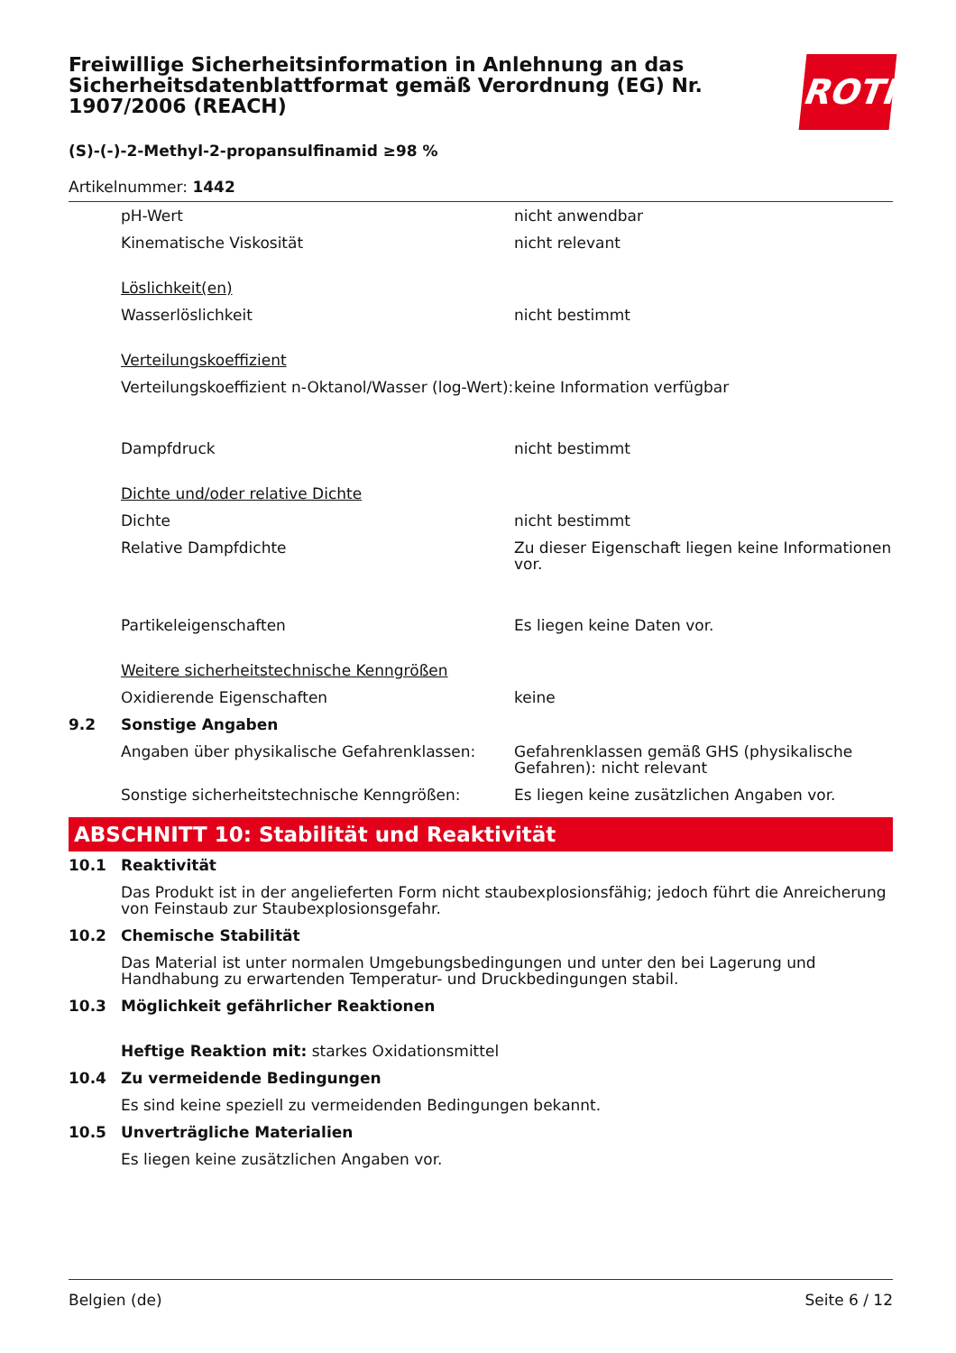Freiwillige Sicherheitsinformation in Anlehnung an das Sicherheitsdatenblattformat gemäß Verordnung (EG) Nr. 1907/2006 (REACH)
ROTH
(S)-(-)-2-Methyl-2-propansulfinamid ≥98 %
Artikelnummer: 1442
| | pH-Wert | nicht anwendbar |
| | Kinematische Viskosität | nicht relevant |
| | Löslichkeit(en) | |
| | Wasserlöslichkeit | nicht bestimmt |
| | Verteilungskoeffizient | |
| | Verteilungskoeffizient n-Oktanol/Wasser (log-Wert): | keine Information verfügbar |
| | Dampfdruck | nicht bestimmt |
| | Dichte und/oder relative Dichte | |
| | Dichte | nicht bestimmt |
| | Relative Dampfdichte | Zu dieser Eigenschaft liegen keine Informationen vor. |
| | Partikeleigenschaften | Es liegen keine Daten vor. |
| | Weitere sicherheitstechnische Kenngrößen | |
| | Oxidierende Eigenschaften | keine |
| 9.2 | Sonstige Angaben | |
| | Angaben über physikalische Gefahrenklassen: | Gefahrenklassen gemäß GHS (physikalische Gefahren): nicht relevant |
| | Sonstige sicherheitstechnische Kenngrößen: | Es liegen keine zusätzlichen Angaben vor. |
ABSCHNITT 10: Stabilität und Reaktivität
| 10.1 | Reaktivität |
| | Das Produkt ist in der angelieferten Form nicht staubexplosionsfähig; jedoch führt die Anreicherung von Feinstaub zur Staubexplosionsgefahr. |
| 10.2 | Chemische Stabilität |
| | Das Material ist unter normalen Umgebungsbedingungen und unter den bei Lagerung und Handhabung zu erwartenden Temperatur- und Druckbedingungen stabil. |
| 10.3 | Möglichkeit gefährlicher Reaktionen |
| | Heftige Reaktion mit: starkes Oxidationsmittel |
| 10.4 | Zu vermeidende Bedingungen |
| | Es sind keine speziell zu vermeidenden Bedingungen bekannt. |
| 10.5 | Unverträgliche Materialien |
| | Es liegen keine zusätzlichen Angaben vor. |
Belgien (de) Seite 6 / 12